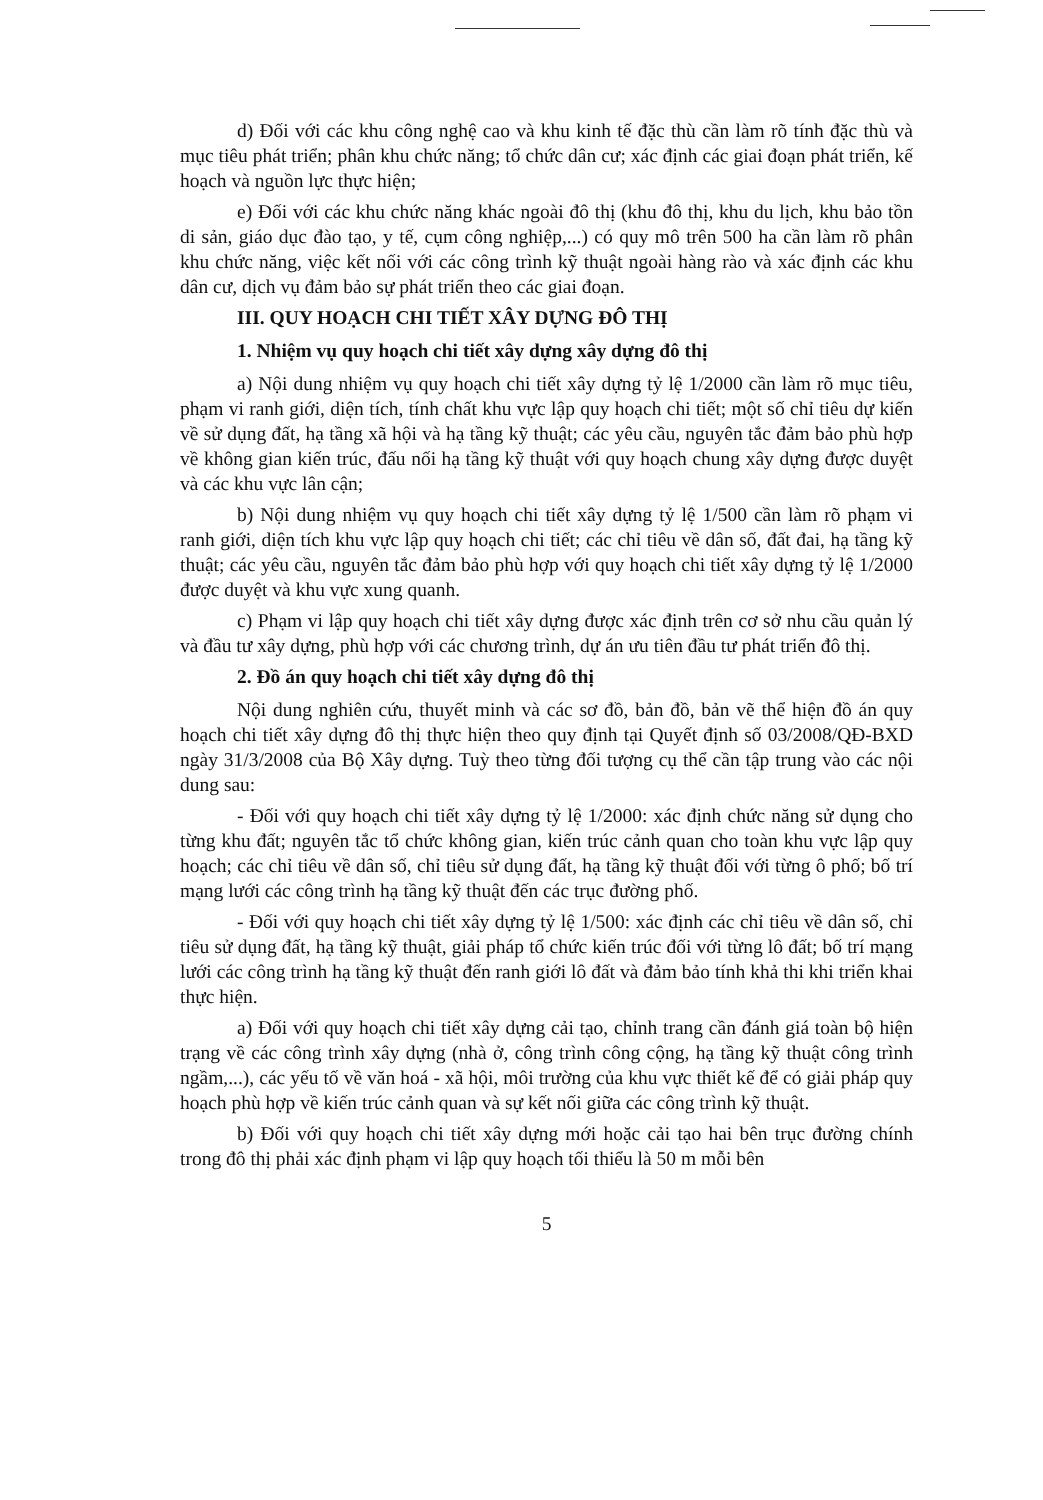d) Đối với các khu công nghệ cao và khu kinh tế đặc thù cần làm rõ tính đặc thù và mục tiêu phát triển; phân khu chức năng; tổ chức dân cư; xác định các giai đoạn phát triển, kế hoạch và nguồn lực thực hiện;
e) Đối với các khu chức năng khác ngoài đô thị (khu đô thị, khu du lịch, khu bảo tồn di sản, giáo dục đào tạo, y tế, cụm công nghiệp,...) có quy mô trên 500 ha cần làm rõ phân khu chức năng, việc kết nối với các công trình kỹ thuật ngoài hàng rào và xác định các khu dân cư, dịch vụ đảm bảo sự phát triển theo các giai đoạn.
III. QUY HOẠCH CHI TIẾT XÂY DỰNG ĐÔ THỊ
1. Nhiệm vụ quy hoạch chi tiết xây dựng xây dựng đô thị
a) Nội dung nhiệm vụ quy hoạch chi tiết xây dựng tỷ lệ 1/2000 cần làm rõ mục tiêu, phạm vi ranh giới, diện tích, tính chất khu vực lập quy hoạch chi tiết; một số chỉ tiêu dự kiến về sử dụng đất, hạ tầng xã hội và hạ tầng kỹ thuật; các yêu cầu, nguyên tắc đảm bảo phù hợp về không gian kiến trúc, đấu nối hạ tầng kỹ thuật với quy hoạch chung xây dựng được duyệt và các khu vực lân cận;
b) Nội dung nhiệm vụ quy hoạch chi tiết xây dựng tỷ lệ 1/500 cần làm rõ phạm vi ranh giới, diện tích khu vực lập quy hoạch chi tiết; các chỉ tiêu về dân số, đất đai, hạ tầng kỹ thuật; các yêu cầu, nguyên tắc đảm bảo phù hợp với quy hoạch chi tiết xây dựng tỷ lệ 1/2000 được duyệt và khu vực xung quanh.
c) Phạm vi lập quy hoạch chi tiết xây dựng được xác định trên cơ sở nhu cầu quản lý và đầu tư xây dựng, phù hợp với các chương trình, dự án ưu tiên đầu tư phát triển đô thị.
2. Đồ án quy hoạch chi tiết xây dựng đô thị
Nội dung nghiên cứu, thuyết minh và các sơ đồ, bản đồ, bản vẽ thể hiện đồ án quy hoạch chi tiết xây dựng đô thị thực hiện theo quy định tại Quyết định số 03/2008/QĐ-BXD ngày 31/3/2008 của Bộ Xây dựng. Tuỳ theo từng đối tượng cụ thể cần tập trung vào các nội dung sau:
- Đối với quy hoạch chi tiết xây dựng tỷ lệ 1/2000: xác định chức năng sử dụng cho từng khu đất; nguyên tắc tổ chức không gian, kiến trúc cảnh quan cho toàn khu vực lập quy hoạch; các chỉ tiêu về dân số, chỉ tiêu sử dụng đất, hạ tầng kỹ thuật đối với từng ô phố; bố trí mạng lưới các công trình hạ tầng kỹ thuật đến các trục đường phố.
- Đối với quy hoạch chi tiết xây dựng tỷ lệ 1/500: xác định các chỉ tiêu về dân số, chỉ tiêu sử dụng đất, hạ tầng kỹ thuật, giải pháp tổ chức kiến trúc đối với từng lô đất; bố trí mạng lưới các công trình hạ tầng kỹ thuật đến ranh giới lô đất và đảm bảo tính khả thi khi triển khai thực hiện.
a) Đối với quy hoạch chi tiết xây dựng cải tạo, chỉnh trang cần đánh giá toàn bộ hiện trạng về các công trình xây dựng (nhà ở, công trình công cộng, hạ tầng kỹ thuật công trình ngầm,...), các yếu tố về văn hoá - xã hội, môi trường của khu vực thiết kế để có giải pháp quy hoạch phù hợp về kiến trúc cảnh quan và sự kết nối giữa các công trình kỹ thuật.
b) Đối với quy hoạch chi tiết xây dựng mới hoặc cải tạo hai bên trục đường chính trong đô thị phải xác định phạm vi lập quy hoạch tối thiểu là 50 m mỗi bên
5